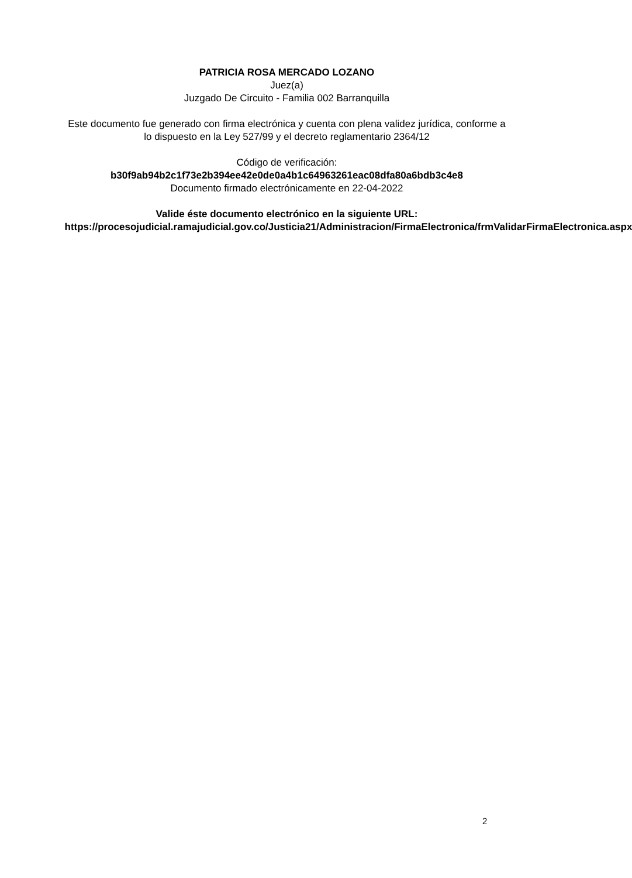PATRICIA ROSA MERCADO LOZANO
Juez(a)
Juzgado De Circuito - Familia 002 Barranquilla
Este documento fue generado con firma electrónica y cuenta con plena validez jurídica, conforme a lo dispuesto en la Ley 527/99 y el decreto reglamentario 2364/12
Código de verificación:
b30f9ab94b2c1f73e2b394ee42e0de0a4b1c64963261eac08dfa80a6bdb3c4e8
Documento firmado electrónicamente en 22-04-2022
Valide éste documento electrónico en la siguiente URL:
https://procesojudicial.ramajudicial.gov.co/Justicia21/Administracion/FirmaElectronica/frmValidarFirmaElectronica.aspx
2